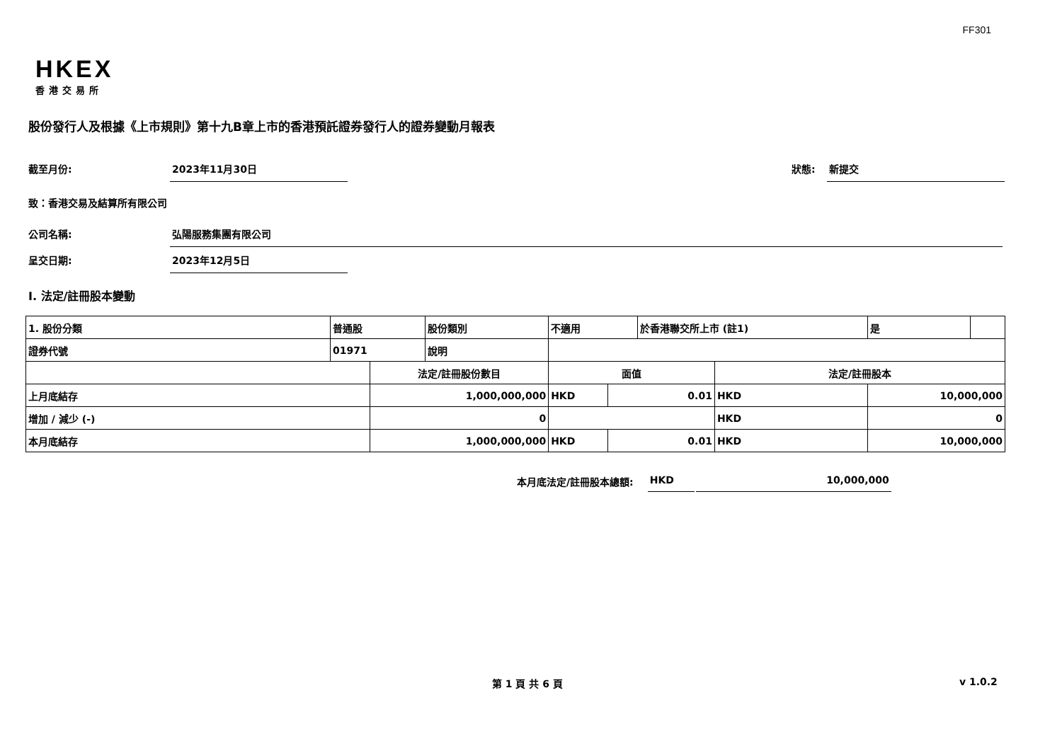FF301
HKEX
香港交易所
股份發行人及根據《上市規則》第十九B章上市的香港預託證券發行人的證券變動月報表
截至月份: 2023年11月30日 狀態: 新提交
致：香港交易及結算所有限公司
公司名稱: 弘陽服務集團有限公司
呈交日期: 2023年12月5日
I. 法定/註冊股本變動
| 1. 股份分類 | 普通股 | | 股份類別 | 不適用 | | | 於香港聯交所上市 (註1) | | 是 | |
| 證券代號 | 01971 | | 說明 | | | | | | | |
| | | 法定/註冊股份數目 | | | 面值 | | | 法定/註冊股本 | | |
| 上月底結存 | | 1,000,000,000 | | | HKD | 0.01 | | HKD | 10,000,000 | |
| 增加 / 減少 (-) | | 0 | | | | | | HKD | 0 | |
| 本月底結存 | | 1,000,000,000 | | | HKD | 0.01 | | HKD | 10,000,000 | |
本月底法定/註冊股本總額: HKD 10,000,000
第 1 頁 共 6 頁 v 1.0.2